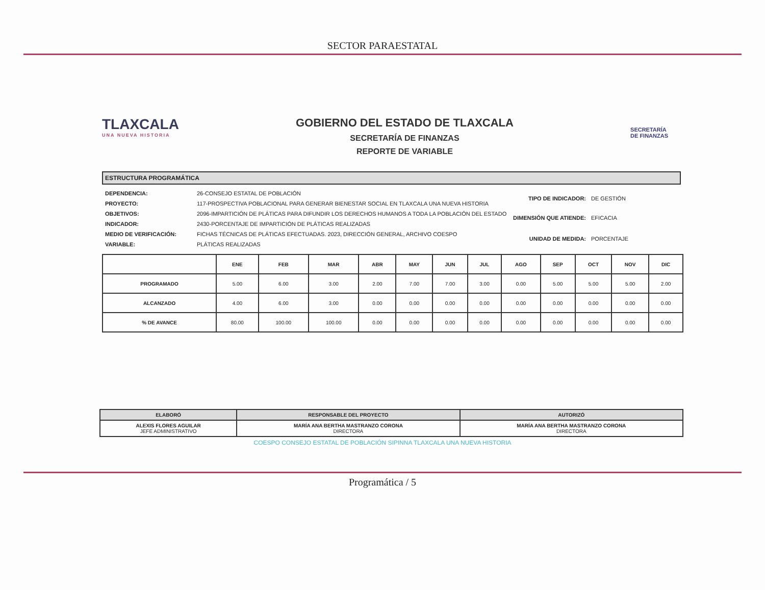SECTOR PARAESTATAL
TLAXCALA
UNA NUEVA HISTORIA
GOBIERNO DEL ESTADO DE TLAXCALA
SECRETARÍA DE FINANZAS
REPORTE DE VARIABLE
SECRETARÍA
DE FINANZAS
ESTRUCTURA PROGRAMÁTICA
| DEPENDENCIA: | 26-CONSEJO ESTATAL DE POBLACIÓN |
| PROYECTO: | 117-PROSPECTIVA POBLACIONAL PARA GENERAR BIENESTAR SOCIAL EN TLAXCALA UNA NUEVA HISTORIA |
| OBJETIVOS: | 2096-IMPARTICIÓN DE PLÁTICAS PARA DIFUNDIR LOS DERECHOS HUMANOS A TODA LA POBLACIÓN DEL ESTADO |
| INDICADOR: | 2430-PORCENTAJE DE IMPARTICIÓN DE PLÁTICAS REALIZADAS |
| MEDIO DE VERIFICACIÓN: | FICHAS TÉCNICAS DE PLÁTICAS EFECTUADAS. 2023, DIRECCIÓN GENERAL, ARCHIVO COESPO |
| VARIABLE: | PLÁTICAS REALIZADAS |
| TIPO DE INDICADOR: | DE GESTIÓN |
| DIMENSIÓN QUE ATIENDE: | EFICACIA |
| UNIDAD DE MEDIDA: | PORCENTAJE |
| | ENE | FEB | MAR | ABR | MAY | JUN | JUL | AGO | SEP | OCT | NOV | DIC |
| --- | --- | --- | --- | --- | --- | --- | --- | --- | --- | --- | --- | --- |
| PROGRAMADO | 5.00 | 6.00 | 3.00 | 2.00 | 7.00 | 7.00 | 3.00 | 0.00 | 5.00 | 5.00 | 5.00 | 2.00 |
| ALCANZADO | 4.00 | 6.00 | 3.00 | 0.00 | 0.00 | 0.00 | 0.00 | 0.00 | 0.00 | 0.00 | 0.00 | 0.00 |
| % DE AVANCE | 80.00 | 100.00 | 100.00 | 0.00 | 0.00 | 0.00 | 0.00 | 0.00 | 0.00 | 0.00 | 0.00 | 0.00 |
| ELABORÓ | RESPONSABLE DEL PROYECTO | AUTORIZÓ |
| ALEXIS FLORES AGUILAR JEFE ADMINISTRATIVO | MARÍA ANA BERTHA MASTRANZO CORONA DIRECTORA | MARÍA ANA BERTHA MASTRANZO CORONA DIRECTORA |
COESPO CONSEJO ESTATAL DE POBLACIÓN SIPINNA TLAXCALA UNA NUEVA HISTORIA
Programática / 5